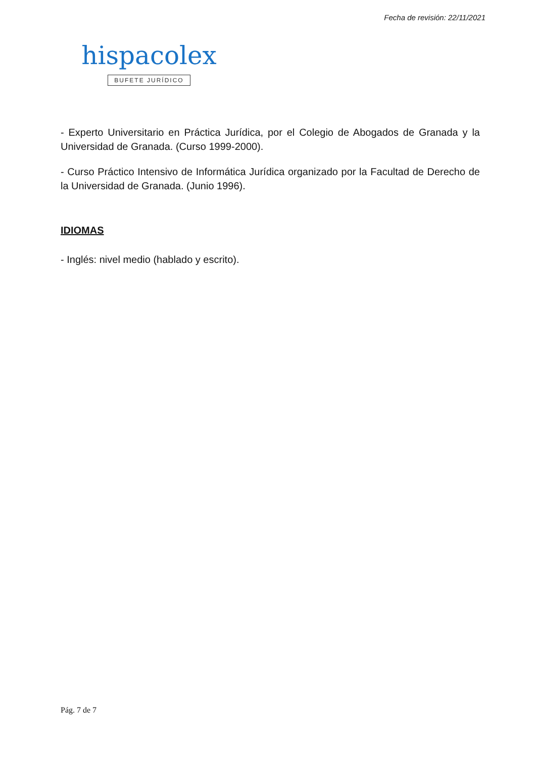Fecha de revisión: 22/11/2021
hispacolex
BUFETE JURÍDICO
- Experto Universitario en Práctica Jurídica, por el Colegio de Abogados de Granada y la Universidad de Granada. (Curso 1999-2000).
- Curso Práctico Intensivo de Informática Jurídica organizado por la Facultad de Derecho de la Universidad de Granada. (Junio 1996).
IDIOMAS
- Inglés: nivel medio (hablado y escrito).
Pág. 7 de 7